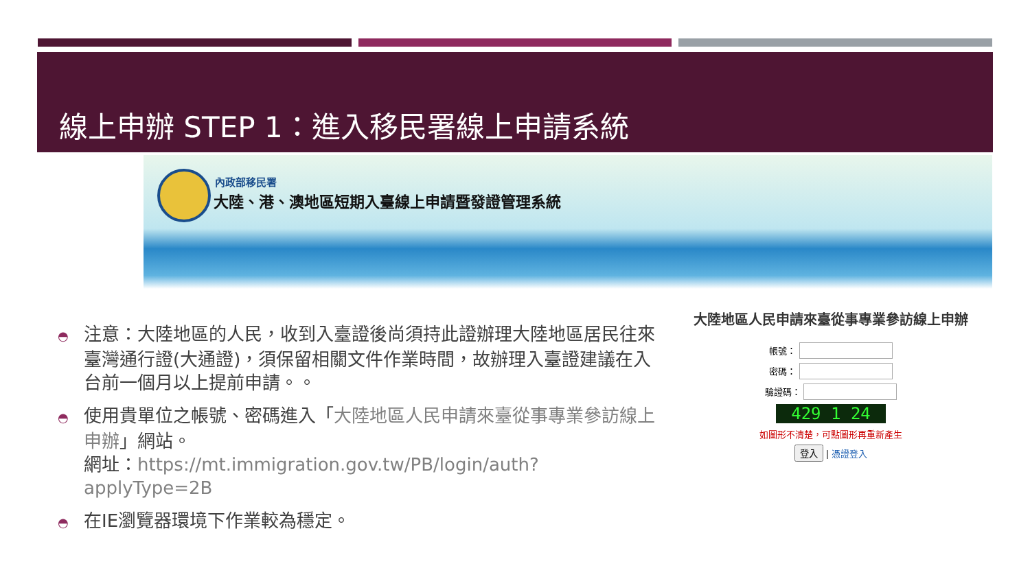線上申辦 STEP 1：進入移民署線上申請系統
內政部移民署
大陸、港、澳地區短期入臺線上申請暨發證管理系統
◓ 注意：大陸地區的人民，收到入臺證後尚須持此證辦理大陸地區居民往來臺灣通行證(大通證)，須保留相關文件作業時間，故辦理入臺證建議在入台前一個月以上提前申請。。
◓ 使用貴單位之帳號、密碼進入「大陸地區人民申請來臺從事專業參訪線上申辦」網站。
網址：https://mt.immigration.gov.tw/PB/login/auth?applyType=2B
◓ 在IE瀏覽器環境下作業較為穩定。
大陸地區人民申請來臺從事專業參訪線上申辦
帳號：
密碼：
驗證碼：
429 1 24
如圖形不清楚，可點圖形再重新產生
登入 | 憑證登入